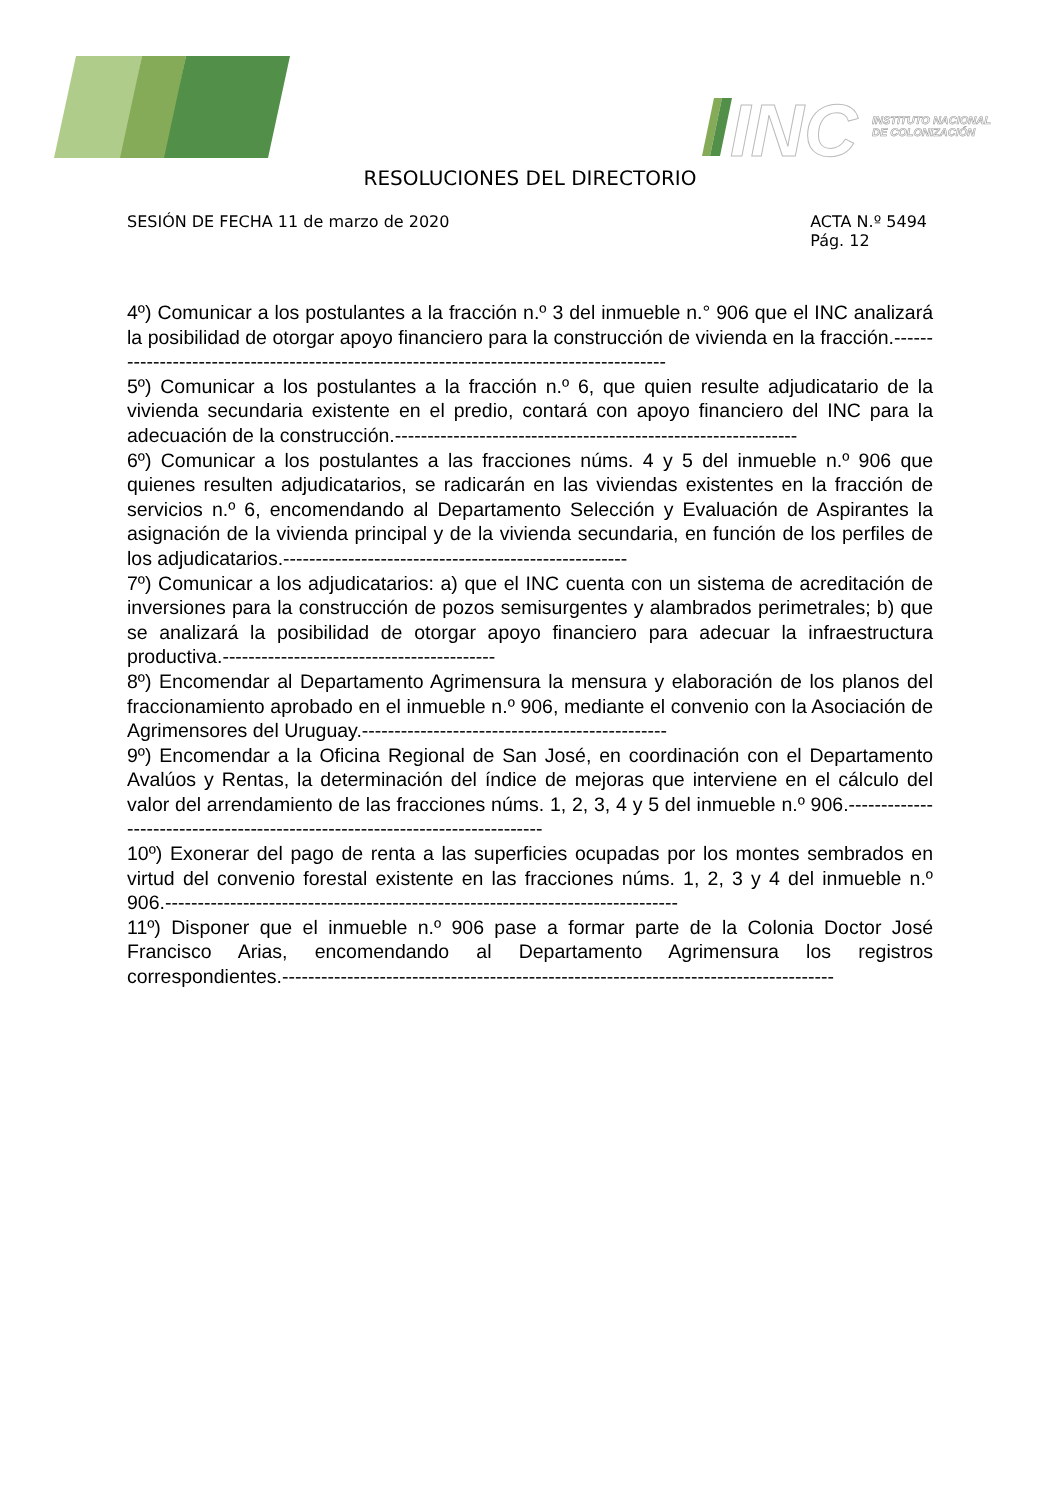INC
INSTITUTO NACIONAL
DE COLONIZACIÓN
RESOLUCIONES DEL DIRECTORIO
SESIÓN DE FECHA 11 de marzo de 2020
ACTA N.º 5494
Pág. 12
4º) Comunicar a los postulantes a la fracción n.º 3 del inmueble n.° 906 que el INC analizará la posibilidad de otorgar apoyo financiero para la construcción de vivienda en la fracción.-----------------------------------------------------------------------------------------
5º) Comunicar a los postulantes a la fracción n.º 6, que quien resulte adjudicatario de la vivienda secundaria existente en el predio, contará con apoyo financiero del INC para la adecuación de la construcción.--------------------------------------------------------------
6º) Comunicar a los postulantes a las fracciones núms. 4 y 5 del inmueble n.º 906 que quienes resulten adjudicatarios, se radicarán en las viviendas existentes en la fracción de servicios n.º 6, encomendando al Departamento Selección y Evaluación de Aspirantes la asignación de la vivienda principal y de la vivienda secundaria, en función de los perfiles de los adjudicatarios.-----------------------------------------------------
7º) Comunicar a los adjudicatarios: a) que el INC cuenta con un sistema de acreditación de inversiones para la construcción de pozos semisurgentes y alambrados perimetrales; b) que se analizará la posibilidad de otorgar apoyo financiero para adecuar la infraestructura productiva.------------------------------------------
8º) Encomendar al Departamento Agrimensura la mensura y elaboración de los planos del fraccionamiento aprobado en el inmueble n.º 906, mediante el convenio con la Asociación de Agrimensores del Uruguay.-----------------------------------------------
9º) Encomendar a la Oficina Regional de San José, en coordinación con el Departamento Avalúos y Rentas, la determinación del índice de mejoras que interviene en el cálculo del valor del arrendamiento de las fracciones núms. 1, 2, 3, 4 y 5 del inmueble n.º 906.-----------------------------------------------------------------------------
10º) Exonerar del pago de renta a las superficies ocupadas por los montes sembrados en virtud del convenio forestal existente en las fracciones núms. 1, 2, 3 y 4 del inmueble n.º 906.-------------------------------------------------------------------------------
11º) Disponer que el inmueble n.º 906 pase a formar parte de la Colonia Doctor José Francisco Arias, encomendando al Departamento Agrimensura los registros correspondientes.-------------------------------------------------------------------------------------